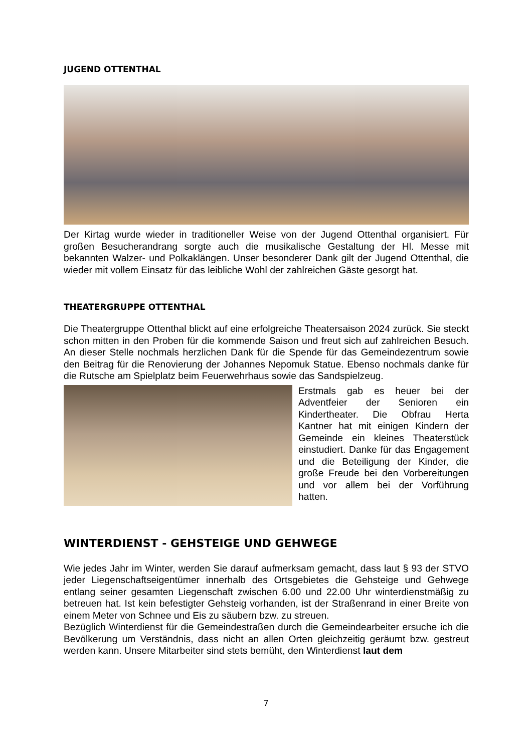JUGEND OTTENTHAL
Der Kirtag wurde wieder in traditioneller Weise von der Jugend Ottenthal organisiert. Für großen Besucherandrang sorgte auch die musikalische Gestaltung der Hl. Messe mit bekannten Walzer- und Polkaklängen. Unser besonderer Dank gilt der Jugend Ottenthal, die wieder mit vollem Einsatz für das leibliche Wohl der zahlreichen Gäste gesorgt hat.
THEATERGRUPPE OTTENTHAL
Die Theatergruppe Ottenthal blickt auf eine erfolgreiche Theatersaison 2024 zurück. Sie steckt schon mitten in den Proben für die kommende Saison und freut sich auf zahlreichen Besuch. An dieser Stelle nochmals herzlichen Dank für die Spende für das Gemeindezentrum sowie den Beitrag für die Renovierung der Johannes Nepomuk Statue. Ebenso nochmals danke für die Rutsche am Spielplatz beim Feuerwehrhaus sowie das Sandspielzeug.
Erstmals gab es heuer bei der Adventfeier der Senioren ein Kindertheater. Die Obfrau Herta Kantner hat mit einigen Kindern der Gemeinde ein kleines Theaterstück einstudiert. Danke für das Engagement und die Beteiligung der Kinder, die große Freude bei den Vorbereitungen und vor allem bei der Vorführung hatten.
WINTERDIENST - GEHSTEIGE UND GEHWEGE
Wie jedes Jahr im Winter, werden Sie darauf aufmerksam gemacht, dass laut § 93 der STVO jeder Liegenschaftseigentümer innerhalb des Ortsgebietes die Gehsteige und Gehwege entlang seiner gesamten Liegenschaft zwischen 6.00 und 22.00 Uhr winterdienstmäßig zu betreuen hat. Ist kein befestigter Gehsteig vorhanden, ist der Straßenrand in einer Breite von einem Meter von Schnee und Eis zu säubern bzw. zu streuen.
Bezüglich Winterdienst für die Gemeindestraßen durch die Gemeindearbeiter ersuche ich die Bevölkerung um Verständnis, dass nicht an allen Orten gleichzeitig geräumt bzw. gestreut werden kann. Unsere Mitarbeiter sind stets bemüht, den Winterdienst laut dem
7